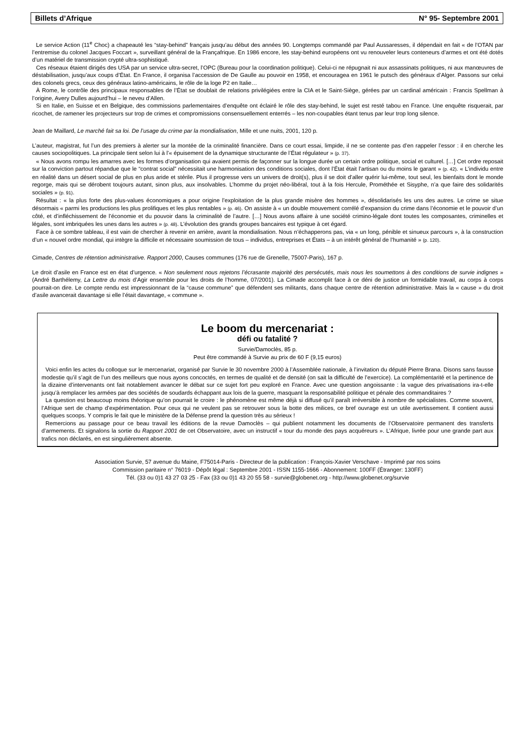Billets d’Afrique N° 95- Septembre 2001
Le service Action (11<sup>e</sup> Choc) a chapeauté les “stay-behind” français jusqu’au début des années 90. Longtemps commandé par Paul Aussaresses, il dépendait en fait « de l’OTAN par l’entremise du colonel Jacques Foccart », surveillant général de la Françafrique. En 1986 encore, les stay-behind européens ont vu renouveler leurs conteneurs d’armes et ont été dotés d’un matériel de transmission crypté ultra-sophistiqué.
Ces réseaux étaient dirigés des USA par un service ultra-secret, l’OPC (Bureau pour la coordination politique). Celui-ci ne répugnait ni aux assassinats politiques, ni aux manœuvres de déstabilisation, jusqu’aux coups d’État. En France, il organisa l’accession de De Gaulle au pouvoir en 1958, et encouragea en 1961 le putsch des généraux d’Alger. Passons sur celui des colonels grecs, ceux des généraux latino-américains, le rôle de la loge P2 en Italie…
À Rome, le contrôle des principaux responsables de l’État se doublait de relations privilégiées entre la CIA et le Saint-Siège, gérées par un cardinal américain : Francis Spellman à l’origine, Avery Dulles aujourd’hui – le neveu d’Allen.
Si en Italie, en Suisse et en Belgique, des commissions parlementaires d’enquête ont éclairé le rôle des stay-behind, le sujet est resté tabou en France. Une enquête risquerait, par ricochet, de ramener les projecteurs sur trop de crimes et compromissions consensuellement enterrés – les non-coupables étant tenus par leur trop long silence.
Jean de Maillard, Le marché fait sa loi. De l’usage du crime par la mondialisation, Mille et une nuits, 2001, 120 p.
L’auteur, magistrat, fut l’un des premiers à alerter sur la montée de la criminalité financière. Dans ce court essai, limpide, il ne se contente pas d’en rappeler l’essor : il en cherche les causes sociopolitiques. La principale tient selon lui à l’« épuisement de la dynamique structurante de l’État régulateur » (p. 37).
« Nous avons rompu les amarres avec les formes d’organisation qui avaient permis de façonner sur la longue durée un certain ordre poli­tique, social et culturel. […] Cet ordre reposait sur la conviction partout répandue que le “contrat social” nécessitait une harmonisation des conditions sociales, dont l’État était l’artisan ou du moins le garant » (p. 42). « L’individu entre en réalité dans un désert social de plus en plus aride et stérile. Plus il progresse vers un univers de droit(s), plus il se doit d’aller quérir lui-même, tout seul, les bienfaits dont le monde regorge, mais qui se dérobent toujours autant, sinon plus, aux insolvables. L’homme du projet néo-libéral, tout à la fois Hercule, Prométhée et Sisyphe, n’a que faire des solidarités sociales » (p. 91).
Résultat : « la plus forte des plus-values économiques a pour origine l’exploitation de la plus grande misère des hommes », désolidarisés les uns des autres. Le crime se situe désormais « parmi les productions les plus prolifiques et les plus rentables » (p. 46). On assiste à « un double mouvement corrélé d’expansion du crime dans l’économie et le pouvoir d’un côté, et d’infléchissement de l’économie et du pouvoir dans la criminalité de l’autre. […] Nous avons affaire à une société crimino-légale dont toutes les composantes, criminelles et légales, sont imbriquées les unes dans les autres » (p. 48). L’évolution des grands groupes bancaires est typique à cet égard.
Face à ce sombre tableau, il est vain de chercher à revenir en arrière, avant la mondialisation. Nous n’échapperons pas, via « un long, pénible et sinueux parcours », à la construction d’un « nouvel ordre mondial, qui intègre la difficile et nécessaire soumission de tous – individus, entreprises et États – à un intérêt général de l’humanité » (p. 120).
Cimade, Centres de rétention administrative. Rapport 2000, Causes communes (176 rue de Grenelle, 75007-Paris), 167 p.
Le droit d’asile en France est en état d’urgence. « Non seulement nous rejetons l’écrasante majorité des persécutés, mais nous les soumettons à des conditions de survie indignes » (André Barthélemy, La Lettre du mois d’Agir ensemble pour les droits de l’homme, 07/2001). La Cimade accomplit face à ce déni de justice un formidable travail, au corps à corps pourrait-on dire. Le compte rendu est impressionnant de la “cause commune” que défendent ses militants, dans chaque centre de rétention administrative. Mais la « cause » du droit d’asile avancerait davantage si elle l’était davantage, « commune ».
Le boom du mercenariat :
défi ou fatalité ?
Survie/Damoclès, 85 p.
Peut être commandé à Survie au prix de 60 F (9,15 euros)
Voici enfin les actes du colloque sur le mercenariat, organisé par Survie le 30 novembre 2000 à l’Assemblée nationale, à l’invitation du député Pierre Brana. Disons sans fausse modestie qu’il s’agit de l’un des meilleurs que nous ayons concoctés, en termes de qualité et de densité (on sait la difficulté de l’exercice). La complémentarité et la pertinence de la dizaine d’intervenants ont fait notablement avancer le débat sur ce sujet fort peu exploré en France. Avec une question angoissante : la vague des privatisations ira-t-elle jusqu’à remplacer les armées par des sociétés de soudards échappant aux lois de la guerre, masquant la responsabilité politique et pénale des commanditaires ?
La question est beaucoup moins théorique qu’on pourrait le croire : le phénomène est même déjà si diffusé qu’il paraît irréversible à nombre de spécialistes. Comme souvent, l’Afrique sert de champ d’expérimentation. Pour ceux qui ne veulent pas se retrouver sous la botte des milices, ce bref ouvrage est un utile avertissement. Il contient aussi quelques scoops. Y compris le fait que le ministère de la Défense prend la question très au sérieux !
Remercions au passage pour ce beau travail les éditions de la revue Damoclès – qui publient notamment les documents de l’Observatoire permanent des transferts d’armements. Et signalons la sortie du Rapport 2001 de cet Observatoire, avec un instructif « tour du monde des pays acquéreurs ». L’Afrique, livrée pour une grande part aux trafics non déclarés, en est singulièrement absente.
Association Survie, 57 avenue du Maine, F75014-Paris - Directeur de la publication : François-Xavier Verschave - Imprimé par nos soins
Commission paritaire n° 76019 - Dépôt légal : Septembre 2001 - ISSN 1155-1666 - Abonnement: 100FF (Étranger: 130FF)
Tél. (33 ou 0)1 43 27 03 25 - Fax (33 ou 0)1 43 20 55 58 - survie@globenet.org - http://www.globenet.org/survie